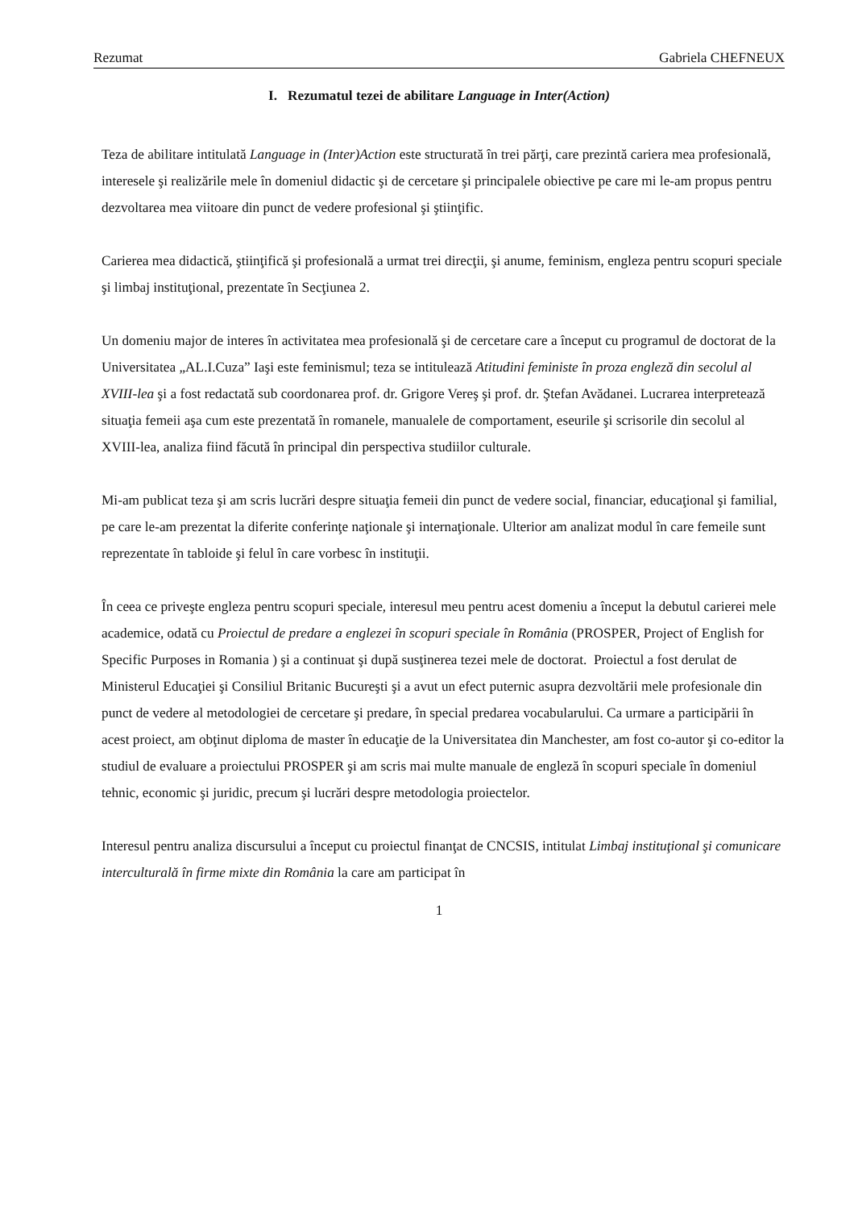Rezumat Gabriela CHEFNEUX
I. Rezumatul tezei de abilitare Language in Inter(Action)
Teza de abilitare intitulată Language in (Inter)Action este structurată în trei părţi, care prezintă cariera mea profesională, interesele şi realizările mele în domeniul didactic şi de cercetare şi principalele obiective pe care mi le-am propus pentru dezvoltarea mea viitoare din punct de vedere profesional şi ştiinţific.
Carierea mea didactică, ştiinţifică şi profesională a urmat trei direcţii, şi anume, feminism, engleza pentru scopuri speciale şi limbaj instituţional, prezentate în Secţiunea 2.
Un domeniu major de interes în activitatea mea profesională şi de cercetare care a început cu programul de doctorat de la Universitatea „AL.I.Cuza” Iaşi este feminismul; teza se intitulează Atitudini feministe în proza engleză din secolul al XVIII-lea şi a fost redactată sub coordonarea prof. dr. Grigore Vereş şi prof. dr. Ştefan Avădanei. Lucrarea interpretează situaţia femeii aşa cum este prezentată în romanele, manualele de comportament, eseurile şi scrisorile din secolul al XVIII-lea, analiza fiind făcută în principal din perspectiva studiilor culturale.
Mi-am publicat teza şi am scris lucrări despre situaţia femeii din punct de vedere social, financiar, educaţional şi familial, pe care le-am prezentat la diferite conferinţe naţionale şi internaţionale. Ulterior am analizat modul în care femeile sunt reprezentate în tabloide şi felul în care vorbesc în instituţii.
În ceea ce priveşte engleza pentru scopuri speciale, interesul meu pentru acest domeniu a început la debutul carierei mele academice, odată cu Proiectul de predare a englezei în scopuri speciale în România (PROSPER, Project of English for Specific Purposes in Romania ) şi a continuat şi după susţinerea tezei mele de doctorat. Proiectul a fost derulat de Ministerul Educaţiei şi Consiliul Britanic Bucureşti şi a avut un efect puternic asupra dezvoltării mele profesionale din punct de vedere al metodologiei de cercetare şi predare, în special predarea vocabularului. Ca urmare a participării în acest proiect, am obţinut diploma de master în educaţie de la Universitatea din Manchester, am fost co-autor şi co-editor la studiul de evaluare a proiectului PROSPER şi am scris mai multe manuale de engleză în scopuri speciale în domeniul tehnic, economic şi juridic, precum şi lucrări despre metodologia proiectelor.
Interesul pentru analiza discursului a început cu proiectul finanţat de CNCSIS, intitulat Limbaj instituţional şi comunicare interculturală în firme mixte din România la care am participat în
1